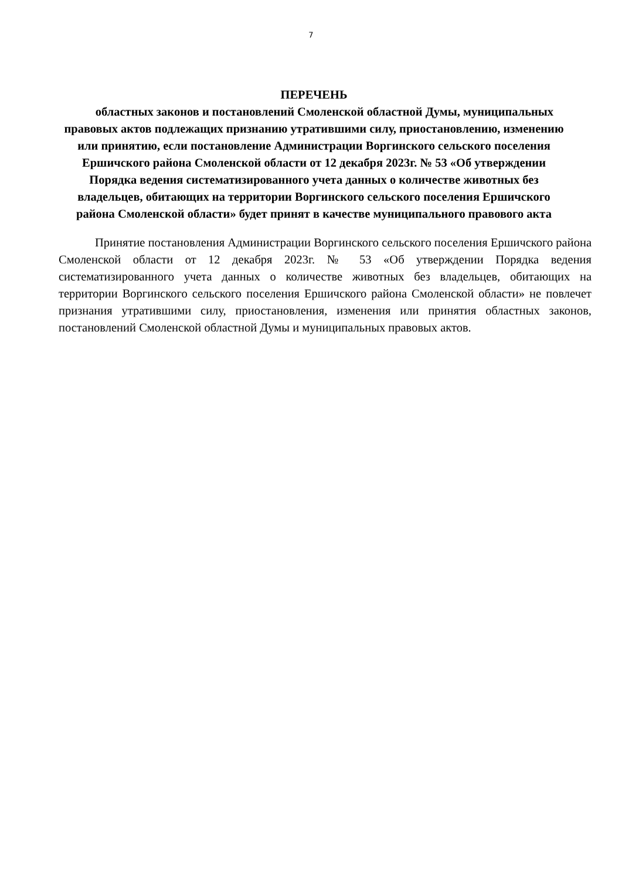7
ПЕРЕЧЕНЬ
областных законов и постановлений Смоленской областной Думы, муниципальных правовых актов подлежащих признанию утратившими силу, приостановлению, изменению или принятию, если постановление Администрации Воргинского сельского поселения Ершичского района Смоленской области от 12 декабря 2023г. № 53 «Об утверждении Порядка ведения систематизированного учета данных о количестве животных без владельцев, обитающих на территории Воргинского сельского поселения Ершичского района Смоленской области» будет принят в качестве муниципального правового акта
Принятие постановления Администрации Воргинского сельского поселения Ершичского района Смоленской области от 12 декабря 2023г. № 53 «Об утверждении Порядка ведения систематизированного учета данных о количестве животных без владельцев, обитающих на территории Воргинского сельского поселения Ершичского района Смоленской области» не повлечет признания утратившими силу, приостановления, изменения или принятия областных законов, постановлений Смоленской областной Думы и муниципальных правовых актов.